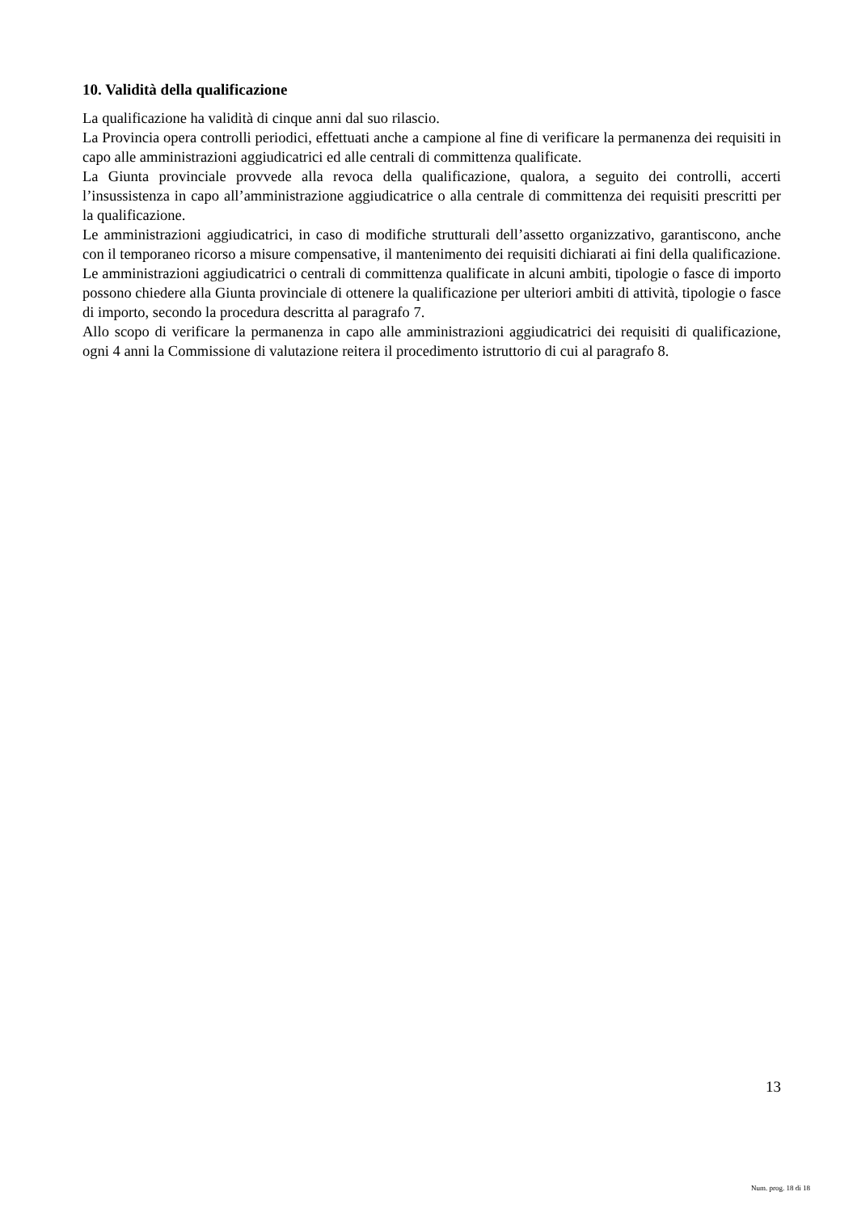10. Validità della qualificazione
La qualificazione ha validità di cinque anni dal suo rilascio.
La Provincia opera controlli periodici, effettuati anche a campione al fine di verificare la permanenza dei requisiti in capo alle amministrazioni aggiudicatrici ed alle centrali di committenza qualificate.
La Giunta provinciale provvede alla revoca della qualificazione, qualora, a seguito dei controlli, accerti l’insussistenza in capo all’amministrazione aggiudicatrice o alla centrale di committenza dei requisiti prescritti per la qualificazione.
Le amministrazioni aggiudicatrici, in caso di modifiche strutturali dell’assetto organizzativo, garantiscono, anche con il temporaneo ricorso a misure compensative, il mantenimento dei requisiti dichiarati ai fini della qualificazione.
Le amministrazioni aggiudicatrici o centrali di committenza qualificate in alcuni ambiti, tipologie o fasce di importo possono chiedere alla Giunta provinciale di ottenere la qualificazione per ulteriori ambiti di attività, tipologie o fasce di importo, secondo la procedura descritta al paragrafo 7.
Allo scopo di verificare la permanenza in capo alle amministrazioni aggiudicatrici dei requisiti di qualificazione, ogni 4 anni la Commissione di valutazione reitera il procedimento istruttorio di cui al paragrafo 8.
13
Num. prog. 18 di 18